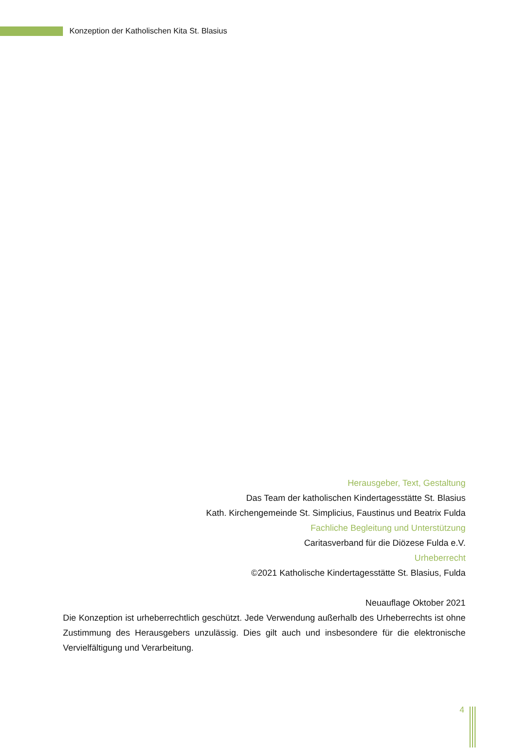Konzeption der Katholischen Kita St. Blasius
Herausgeber, Text, Gestaltung
Das Team der katholischen Kindertagesstätte St. Blasius
Kath. Kirchengemeinde St. Simplicius, Faustinus und Beatrix Fulda
Fachliche Begleitung und Unterstützung
Caritasverband für die Diözese Fulda e.V.
Urheberrecht
©2021 Katholische Kindertagesstätte St. Blasius, Fulda
Neuauflage Oktober 2021
Die Konzeption ist urheberrechtlich geschützt. Jede Verwendung außerhalb des Urheberrechts ist ohne Zustimmung des Herausgebers unzulässig. Dies gilt auch und insbesondere für die elektronische Vervielfältigung und Verarbeitung.
4